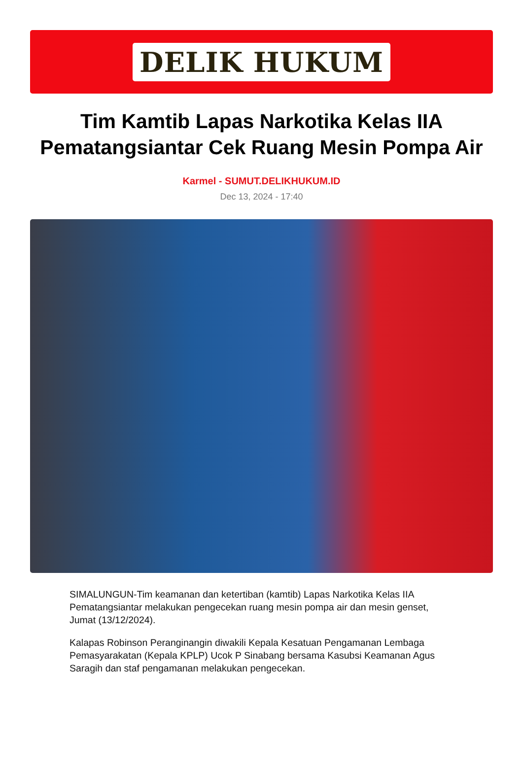DELIK HUKUM
Tim Kamtib Lapas Narkotika Kelas IIA Pematangsiantar Cek Ruang Mesin Pompa Air
Karmel - SUMUT.DELIKHUKUM.ID
Dec 13, 2024 - 17:40
SIMALUNGUN-Tim keamanan dan ketertiban (kamtib) Lapas Narkotika Kelas IIA Pematangsiantar melakukan pengecekan ruang mesin pompa air dan mesin genset, Jumat (13/12/2024).
Kalapas Robinson Peranginangin diwakili Kepala Kesatuan Pengamanan Lembaga Pemasyarakatan (Kepala KPLP) Ucok P Sinabang bersama Kasubsi Keamanan Agus Saragih dan staf pengamanan melakukan pengecekan.